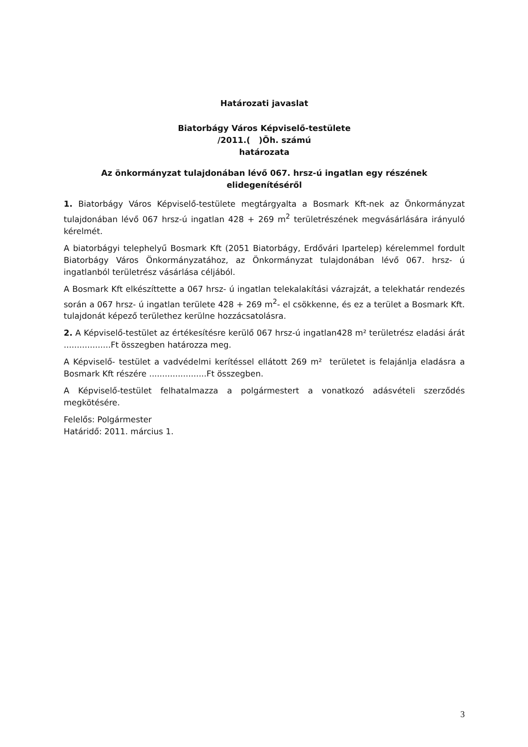Határozati javaslat
Biatorbágy Város Képviselő-testülete
/2011.( )Öh. számú
határozata
Az önkormányzat tulajdonában lévő 067. hrsz-ú ingatlan egy részének elidegenítéséről
1. Biatorbágy Város Képviselő-testülete megtárgyalta a Bosmark Kft-nek az Önkormányzat tulajdonában lévő 067 hrsz-ú ingatlan 428 + 269 m<sup>2</sup> területrészének megvásárlására irányuló kérelmét.
A biatorbágyi telephelyű Bosmark Kft (2051 Biatorbágy, Erdővári Ipartelep) kérelemmel fordult Biatorbágy Város Önkormányzatához, az Önkormányzat tulajdonában lévő 067. hrsz- ú ingatlanból területrész vásárlása céljából.
A Bosmark Kft elkészíttette a 067 hrsz- ú ingatlan telekalakítási vázrajzát, a telekhatár rendezés során a 067 hrsz- ú ingatlan területe 428 + 269 m<sup>2</sup>- el csökkenne, és ez a terület a Bosmark Kft. tulajdonát képező területhez kerülne hozzácsatolásra.
2. A Képviselő-testület az értékesítésre kerülő 067 hrsz-ú ingatlan428 m² területrész eladási árát ..................Ft összegben határozza meg.
A Képviselő- testület a vadvédelmi kerítéssel ellátott 269 m² területet is felajánlja eladásra a Bosmark Kft részére ......................Ft összegben.
A Képviselő-testület felhatalmazza a polgármestert a vonatkozó adásvételi szerződés megkötésére.
Felelős: Polgármester
Határidő: 2011. március 1.
3